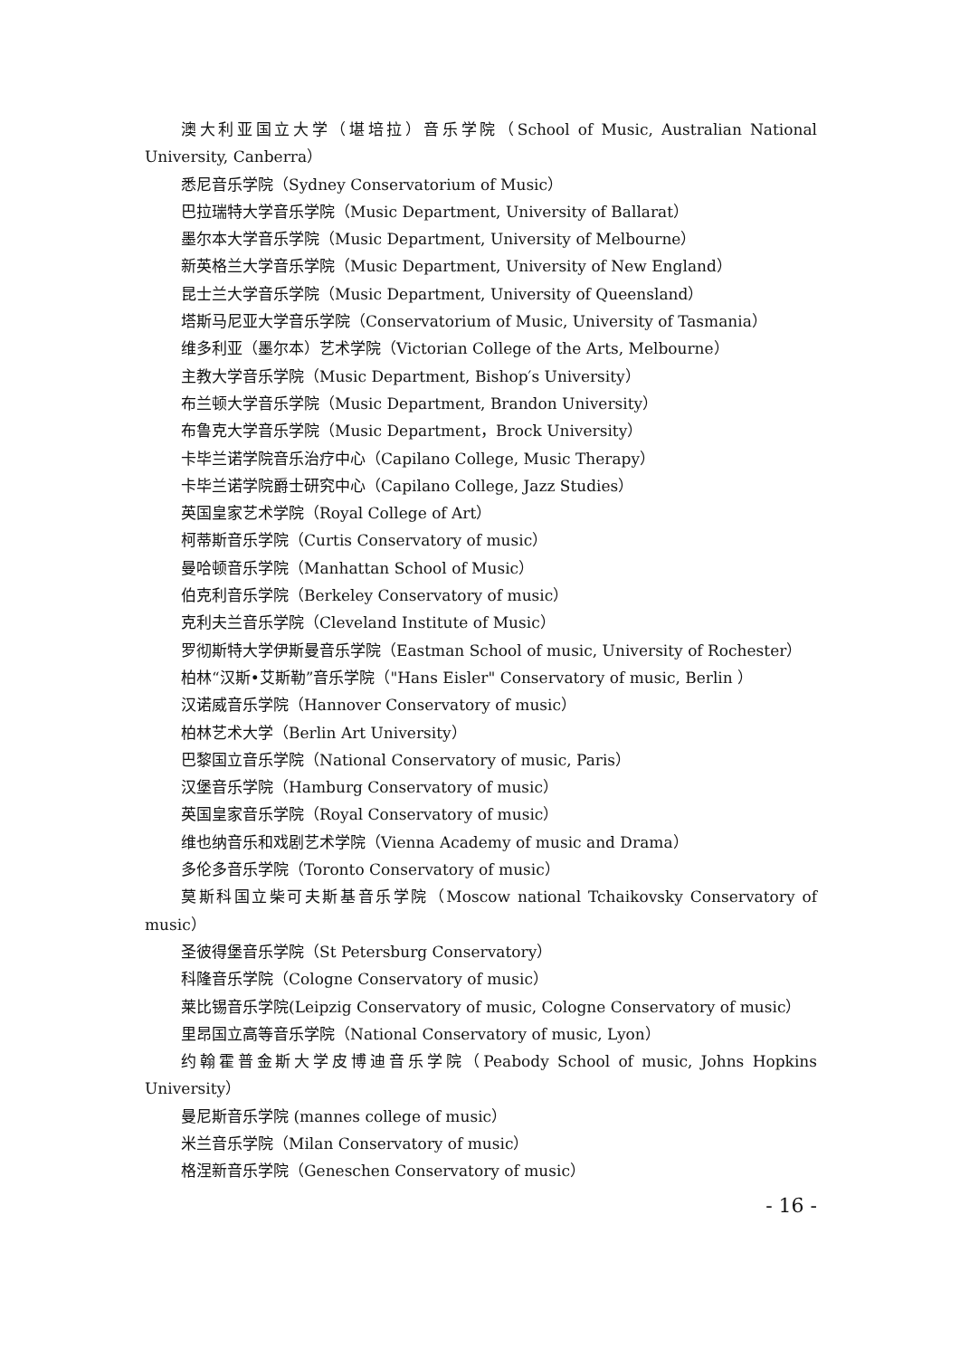澳大利亚国立大学（堪培拉）音乐学院（School of Music, Australian National University, Canberra）
悉尼音乐学院（Sydney Conservatorium of Music）
巴拉瑞特大学音乐学院（Music Department, University of Ballarat）
墨尔本大学音乐学院（Music Department, University of Melbourne）
新英格兰大学音乐学院（Music Department, University of New England）
昆士兰大学音乐学院（Music Department, University of Queensland）
塔斯马尼亚大学音乐学院（Conservatorium of Music, University of Tasmania）
维多利亚（墨尔本）艺术学院（Victorian College of the Arts, Melbourne）
主教大学音乐学院（Music Department, Bishop′s University）
布兰顿大学音乐学院（Music Department, Brandon University）
布鲁克大学音乐学院（Music Department，Brock University）
卡毕兰诺学院音乐治疗中心（Capilano College, Music Therapy）
卡毕兰诺学院爵士研究中心（Capilano College, Jazz Studies）
英国皇家艺术学院（Royal College of Art）
柯蒂斯音乐学院（Curtis Conservatory of music）
曼哈顿音乐学院（Manhattan School of Music）
伯克利音乐学院（Berkeley Conservatory of music）
克利夫兰音乐学院（Cleveland Institute of Music）
罗彻斯特大学伊斯曼音乐学院（Eastman School of music, University of Rochester）
柏林“汉斯•艾斯勒”音乐学院（"Hans Eisler" Conservatory of music, Berlin ）
汉诺威音乐学院（Hannover Conservatory of music）
柏林艺术大学（Berlin Art University）
巴黎国立音乐学院（National Conservatory of music, Paris）
汉堡音乐学院（Hamburg Conservatory of music）
英国皇家音乐学院（Royal Conservatory of music）
维也纳音乐和戏剧艺术学院（Vienna Academy of music and Drama）
多伦多音乐学院（Toronto Conservatory of music）
莫斯科国立柴可夫斯基音乐学院（Moscow national Tchaikovsky Conservatory of music）
圣彼得堡音乐学院（St Petersburg Conservatory）
科隆音乐学院（Cologne Conservatory of music）
莱比锡音乐学院(Leipzig Conservatory of music, Cologne Conservatory of music）
里昂国立高等音乐学院（National Conservatory of music, Lyon）
约翰霍普金斯大学皮博迪音乐学院（Peabody School of music, Johns Hopkins University）
曼尼斯音乐学院 (mannes college of music）
米兰音乐学院（Milan Conservatory of music）
格涅新音乐学院（Geneschen Conservatory of music）
- 16 -